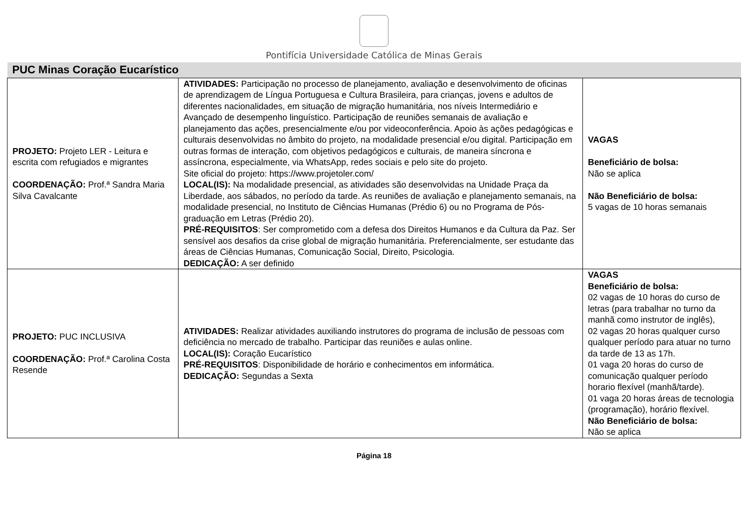Pontifícia Universidade Católica de Minas Gerais
| PUC Minas Coração Eucarístico | | |
| --- | --- | --- |
| PROJETO: Projeto LER - Leitura e escrita com refugiados e migrantes COORDENAÇÃO: Prof.ª Sandra Maria Silva Cavalcante | ATIVIDADES: Participação no processo de planejamento, avaliação e desenvolvimento de oficinas de aprendizagem de Língua Portuguesa e Cultura Brasileira, para crianças, jovens e adultos de diferentes nacionalidades, em situação de migração humanitária, nos níveis Intermediário e Avançado de desempenho linguístico. Participação de reuniões semanais de avaliação e planejamento das ações, presencialmente e/ou por videoconferência. Apoio às ações pedagógicas e culturais desenvolvidas no âmbito do projeto, na modalidade presencial e/ou digital. Participação em outras formas de interação, com objetivos pedagógicos e culturais, de maneira síncrona e assíncrona, especialmente, via WhatsApp, redes sociais e pelo site do projeto. Site oficial do projeto: https://www.projetoler.com/ LOCAL(IS): Na modalidade presencial, as atividades são desenvolvidas na Unidade Praça da Liberdade, aos sábados, no período da tarde. As reuniões de avaliação e planejamento semanais, na modalidade presencial, no Instituto de Ciências Humanas (Prédio 6) ou no Programa de Pós-graduação em Letras (Prédio 20). PRÉ-REQUISITOS : Ser comprometido com a defesa dos Direitos Humanos e da Cultura da Paz. Ser sensível aos desafios da crise global de migração humanitária. Preferencialmente, ser estudante das áreas de Ciências Humanas, Comunicação Social, Direito, Psicologia. DEDICAÇÃO: A ser definido | VAGAS Beneficiário de bolsa: Não se aplica Não Beneficiário de bolsa: 5 vagas de 10 horas semanais |
| PROJETO: PUC INCLUSIVA COORDENAÇÃO: Prof.ª Carolina Costa Resende | ATIVIDADES: Realizar atividades auxiliando instrutores do programa de inclusão de pessoas com deficiência no mercado de trabalho. Participar das reuniões e aulas online. LOCAL(IS): Coração Eucarístico PRÉ-REQUISITOS : Disponibilidade de horário e conhecimentos em informática. DEDICAÇÃO: Segundas a Sexta | VAGAS Beneficiário de bolsa: 02 vagas de 10 horas do curso de letras (para trabalhar no turno da manhã como instrutor de inglês), 02 vagas 20 horas qualquer curso qualquer período para atuar no turno da tarde de 13 as 17h. 01 vaga 20 horas do curso de comunicação qualquer período horario flexível (manhã/tarde). 01 vaga 20 horas áreas de tecnologia (programação), horário flexível. Não Beneficiário de bolsa: Não se aplica |
Página 18